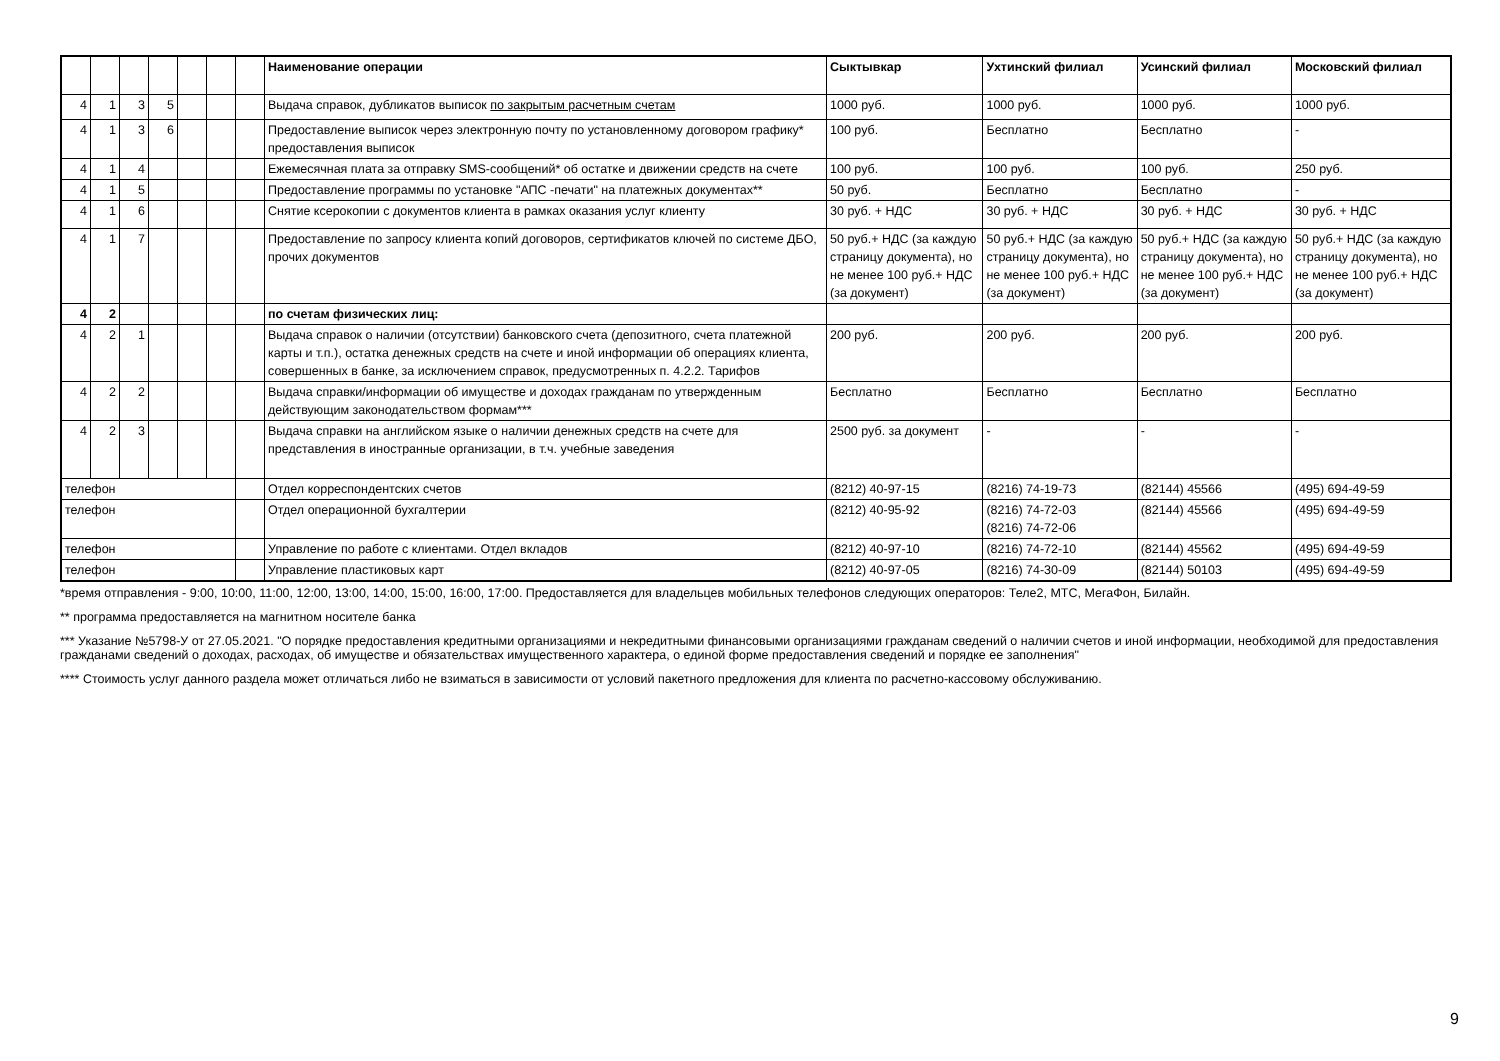| | | | | | | | Наименование операции | Сыктывкар | Ухтинский филиал | Усинский филиал | Московский филиал |
| 4 | 1 | 3 | 5 | | | | Выдача справок, дубликатов выписок по закрытым расчетным счетам | 1000 руб. | 1000 руб. | 1000 руб. | 1000 руб. |
| 4 | 1 | 3 | 6 | | | | Предоставление выписок через электронную почту по установленному договором графику* предоставления выписок | 100 руб. | Бесплатно | Бесплатно | - |
| 4 | 1 | 4 | | | | | Ежемесячная плата за отправку SMS-сообщений* об остатке и движении средств на счете | 100 руб. | 100 руб. | 100 руб. | 250 руб. |
| 4 | 1 | 5 | | | | | Предоставление программы по установке "АПС -печати" на платежных документах** | 50 руб. | Бесплатно | Бесплатно | - |
| 4 | 1 | 6 | | | | | Снятие ксерокопии с документов клиента в рамках оказания услуг клиенту | 30 руб. + НДС | 30 руб. + НДС | 30 руб. + НДС | 30 руб. + НДС |
| 4 | 1 | 7 | | | | | Предоставление по запросу клиента копий договоров, сертификатов ключей по системе ДБО, прочих документов | 50 руб.+ НДС (за каждую страницу документа), но не менее 100 руб.+ НДС (за документ) | 50 руб.+ НДС (за каждую страницу документа), но не менее 100 руб.+ НДС (за документ) | 50 руб.+ НДС (за каждую страницу документа), но не менее 100 руб.+ НДС (за документ) | 50 руб.+ НДС (за каждую страницу документа), но не менее 100 руб.+ НДС (за документ) |
| 4 | 2 | | | | | | по счетам физических лиц: | | | | |
| 4 | 2 | 1 | | | | | Выдача справок о наличии (отсутствии) банковского счета (депозитного, счета платежной карты и т.п.), остатка денежных средств на счете и иной информации об операциях клиента, совершенных в банке, за исключением справок, предусмотренных п. 4.2.2. Тарифов | 200 руб. | 200 руб. | 200 руб. | 200 руб. |
| 4 | 2 | 2 | | | | | Выдача справки/информации об имуществе и доходах гражданам по утвержденным действующим законодательством формам*** | Бесплатно | Бесплатно | Бесплатно | Бесплатно |
| 4 | 2 | 3 | | | | | Выдача справки на английском языке о наличии денежных средств на счете для представления в иностранные организации, в т.ч. учебные заведения | 2500 руб. за документ | - | - | - |
| телефон | | | | | | | Отдел корреспондентских счетов | (8212) 40-97-15 | (8216) 74-19-73 | (82144) 45566 | (495) 694-49-59 |
| телефон | | | | | | | Отдел операционной бухгалтерии | (8212) 40-95-92 | (8216) 74-72-03 (8216) 74-72-06 | (82144) 45566 | (495) 694-49-59 |
| телефон | | | | | | | Управление по работе с клиентами. Отдел вкладов | (8212) 40-97-10 | (8216) 74-72-10 | (82144) 45562 | (495) 694-49-59 |
| телефон | | | | | | | Управление пластиковых карт | (8212) 40-97-05 | (8216) 74-30-09 | (82144) 50103 | (495) 694-49-59 |
*время отправления - 9:00, 10:00, 11:00, 12:00, 13:00, 14:00, 15:00, 16:00, 17:00. Предоставляется для владельцев мобильных телефонов следующих операторов: Теле2, МТС, МегаФон, Билайн.
** программа предоставляется на магнитном носителе банка
*** Указание №5798-У от 27.05.2021. "О порядке предоставления кредитными организациями и некредитными финансовыми организациями гражданам сведений о наличии счетов и иной информации, необходимой для предоставления гражданами сведений о доходах, расходах, об имуществе и обязательствах имущественного характера, о единой форме предоставления сведений и порядке ее заполнения"
**** Стоимость услуг данного раздела может отличаться либо не взиматься в зависимости от условий пакетного предложения для клиента по расчетно-кассовому обслуживанию.
9